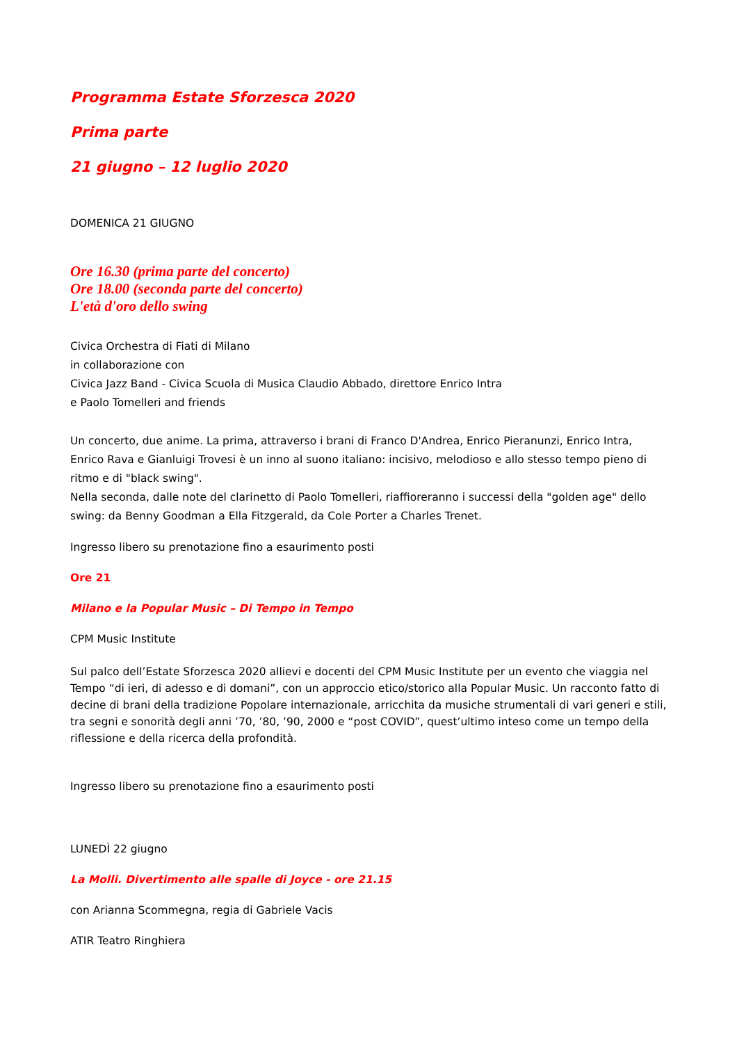Programma Estate Sforzesca 2020
Prima parte
21 giugno – 12 luglio 2020
DOMENICA 21 GIUGNO
Ore 16.30 (prima parte del concerto)
Ore 18.00 (seconda parte del concerto)
L'età d'oro dello swing
Civica Orchestra di Fiati di Milano
in collaborazione con
Civica Jazz Band - Civica Scuola di Musica Claudio Abbado, direttore Enrico Intra
e Paolo Tomelleri and friends
Un concerto, due anime. La prima, attraverso i brani di Franco D'Andrea, Enrico Pieranunzi, Enrico Intra, Enrico Rava e Gianluigi Trovesi è un inno al suono italiano: incisivo, melodioso e allo stesso tempo pieno di ritmo e di "black swing".
Nella seconda, dalle note del clarinetto di Paolo Tomelleri, riaffioreranno i successi della "golden age" dello swing: da Benny Goodman a Ella Fitzgerald, da Cole Porter a Charles Trenet.
Ingresso libero su prenotazione fino a esaurimento posti
Ore 21
Milano e la Popular Music – Di Tempo in Tempo
CPM Music Institute
Sul palco dell’Estate Sforzesca 2020 allievi e docenti del CPM Music Institute per un evento che viaggia nel Tempo “di ieri, di adesso e di domani”, con un approccio etico/storico alla Popular Music. Un racconto fatto di decine di brani della tradizione Popolare internazionale, arricchita da musiche strumentali di vari generi e stili, tra segni e sonorità degli anni ’70, ’80, ’90, 2000 e “post COVID”, quest’ultimo inteso come un tempo della riflessione e della ricerca della profondità.
Ingresso libero su prenotazione fino a esaurimento posti
LUNEDÌ 22 giugno
La Molli. Divertimento alle spalle di Joyce - ore 21.15
con Arianna Scommegna, regia di Gabriele Vacis
ATIR Teatro Ringhiera